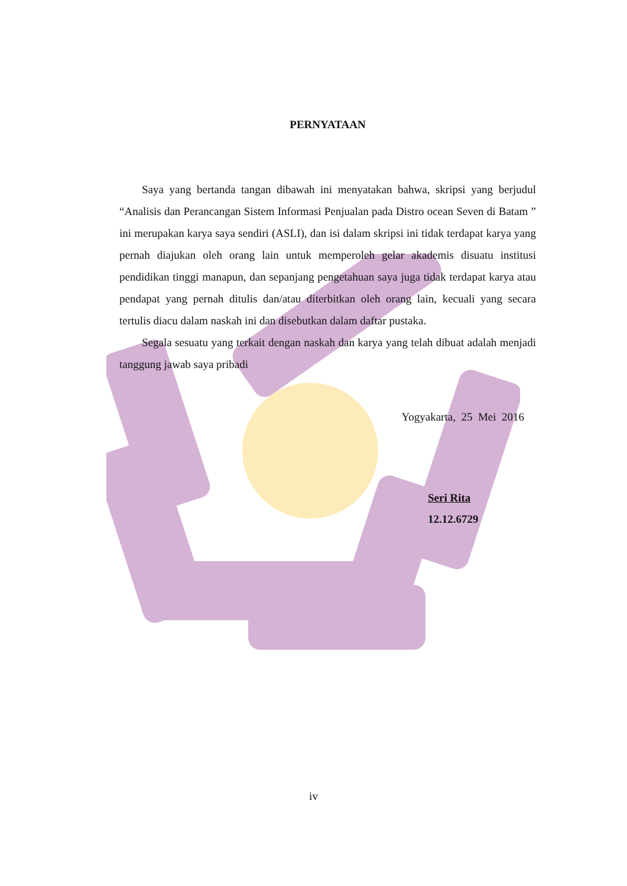PERNYATAAN
Saya yang bertanda tangan dibawah ini menyatakan bahwa, skripsi yang berjudul “Analisis dan Perancangan Sistem Informasi Penjualan pada Distro ocean Seven di Batam ” ini merupakan karya saya sendiri (ASLI), dan isi dalam skripsi ini tidak terdapat karya yang pernah diajukan oleh orang lain untuk memperoleh gelar akademis disuatu institusi pendidikan tinggi manapun, dan sepanjang pengetahuan saya juga tidak terdapat karya atau pendapat yang pernah ditulis dan/atau diterbitkan oleh orang lain, kecuali yang secara tertulis diacu dalam naskah ini dan disebutkan dalam daftar pustaka.
Segala sesuatu yang terkait dengan naskah dan karya yang telah dibuat adalah menjadi tanggung jawab saya pribadi
Yogyakarta, 25 Mei 2016
Seri Rita
12.12.6729
iv